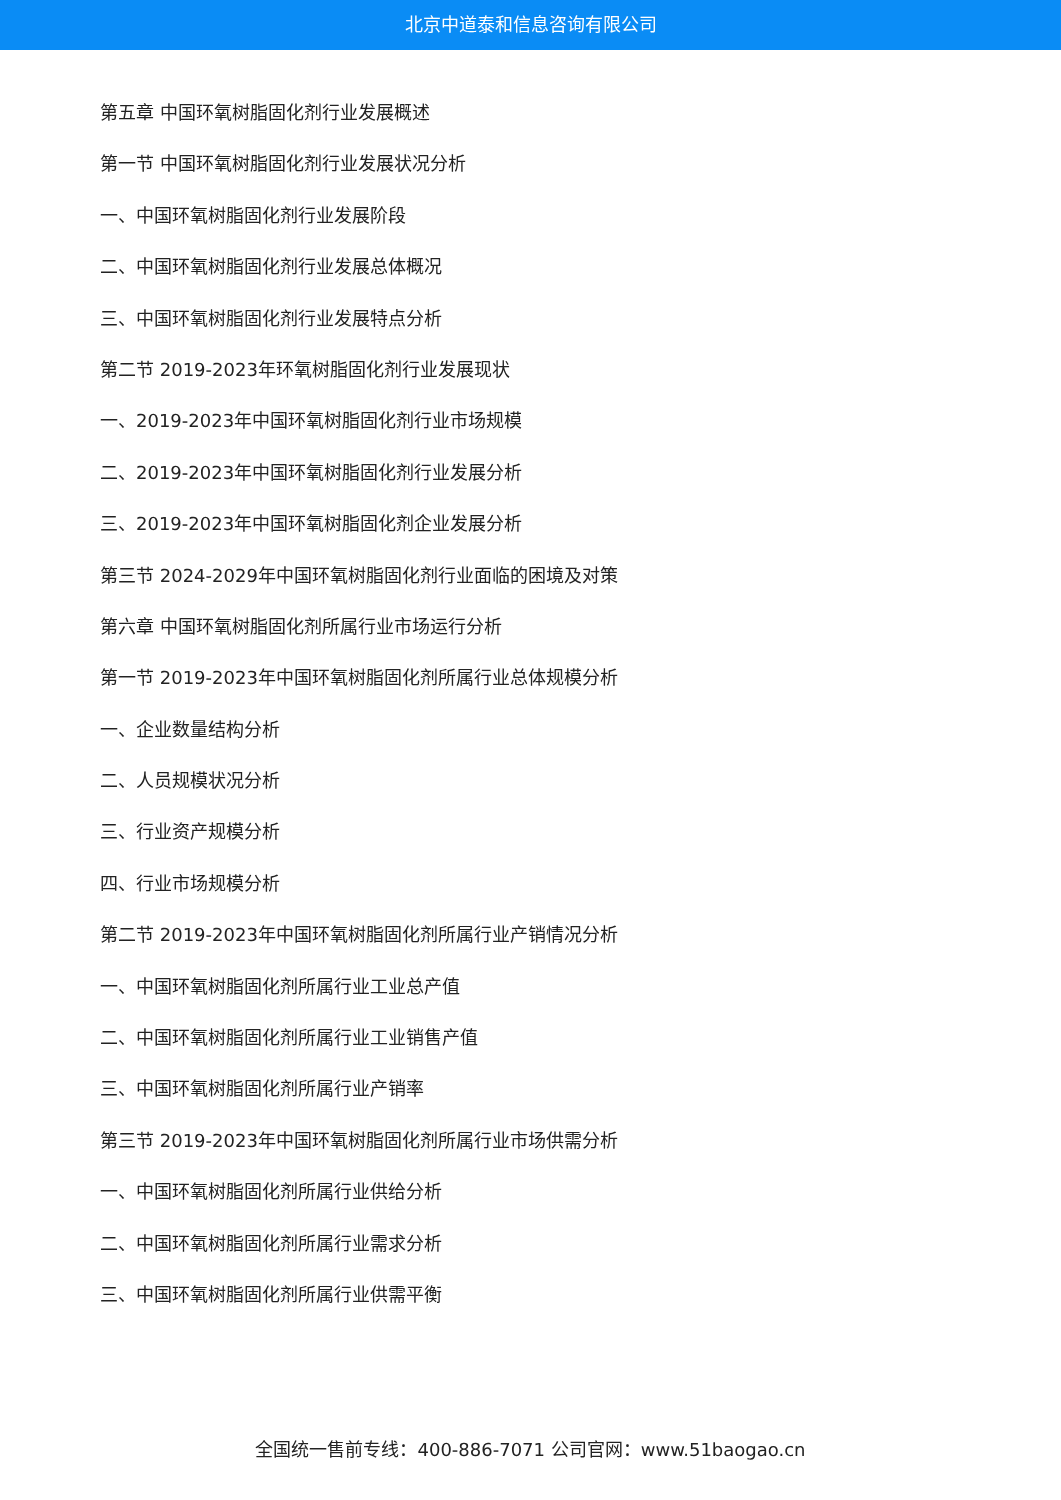北京中道泰和信息咨询有限公司
第五章 中国环氧树脂固化剂行业发展概述
第一节 中国环氧树脂固化剂行业发展状况分析
一、中国环氧树脂固化剂行业发展阶段
二、中国环氧树脂固化剂行业发展总体概况
三、中国环氧树脂固化剂行业发展特点分析
第二节 2019-2023年环氧树脂固化剂行业发展现状
一、2019-2023年中国环氧树脂固化剂行业市场规模
二、2019-2023年中国环氧树脂固化剂行业发展分析
三、2019-2023年中国环氧树脂固化剂企业发展分析
第三节 2024-2029年中国环氧树脂固化剂行业面临的困境及对策
第六章 中国环氧树脂固化剂所属行业市场运行分析
第一节 2019-2023年中国环氧树脂固化剂所属行业总体规模分析
一、企业数量结构分析
二、人员规模状况分析
三、行业资产规模分析
四、行业市场规模分析
第二节 2019-2023年中国环氧树脂固化剂所属行业产销情况分析
一、中国环氧树脂固化剂所属行业工业总产值
二、中国环氧树脂固化剂所属行业工业销售产值
三、中国环氧树脂固化剂所属行业产销率
第三节 2019-2023年中国环氧树脂固化剂所属行业市场供需分析
一、中国环氧树脂固化剂所属行业供给分析
二、中国环氧树脂固化剂所属行业需求分析
三、中国环氧树脂固化剂所属行业供需平衡
全国统一售前专线：400-886-7071 公司官网：www.51baogao.cn